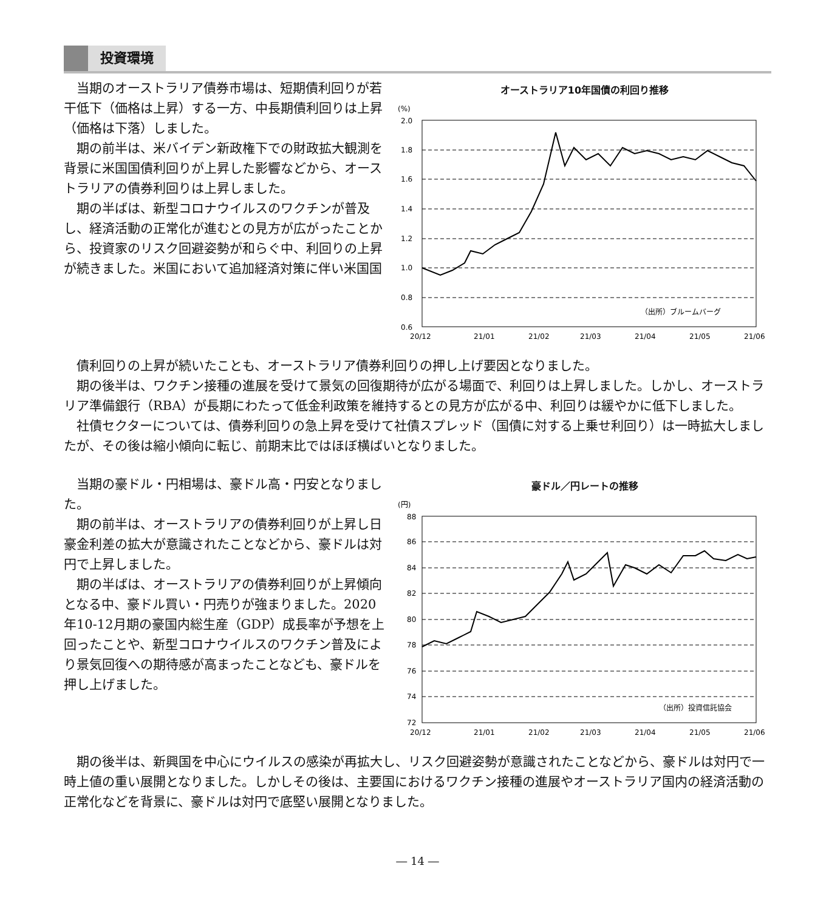投資環境
当期のオーストラリア債券市場は、短期債利回りが若干低下（価格は上昇）する一方、中長期債利回りは上昇（価格は下落）しました。
期の前半は、米バイデン新政権下での財政拡大観測を背景に米国国債利回りが上昇した影響などから、オーストラリアの債券利回りは上昇しました。
期の半ばは、新型コロナウイルスのワクチンが普及し、経済活動の正常化が進むとの見方が広がったことから、投資家のリスク回避姿勢が和らぐ中、利回りの上昇が続きました。米国において追加経済対策に伴い米国国
オーストラリア10年国債の利回り推移
(%)
2.0
1.8
1.6
1.4
1.2
1.0
0.8
0.6
（出所）ブルームバーグ
20/12
21/01
21/02
21/03
21/04
21/05
21/06
債利回りの上昇が続いたことも、オーストラリア債券利回りの押し上げ要因となりました。
期の後半は、ワクチン接種の進展を受けて景気の回復期待が広がる場面で、利回りは上昇しました。しかし、オーストラリア準備銀行（RBA）が長期にわたって低金利政策を維持するとの見方が広がる中、利回りは緩やかに低下しました。
社債セクターについては、債券利回りの急上昇を受けて社債スプレッド（国債に対する上乗せ利回り）は一時拡大しましたが、その後は縮小傾向に転じ、前期末比ではほぼ横ばいとなりました。
当期の豪ドル・円相場は、豪ドル高・円安となりました。
期の前半は、オーストラリアの債券利回りが上昇し日豪金利差の拡大が意識されたことなどから、豪ドルは対円で上昇しました。
期の半ばは、オーストラリアの債券利回りが上昇傾向となる中、豪ドル買い・円売りが強まりました。2020年10-12月期の豪国内総生産（GDP）成長率が予想を上回ったことや、新型コロナウイルスのワクチン普及により景気回復への期待感が高まったことなども、豪ドルを押し上げました。
豪ドル／円レートの推移
(円)
88
86
84
82
80
78
76
74
72
（出所）投資信託協会
20/12
21/01
21/02
21/03
21/04
21/05
21/06
期の後半は、新興国を中心にウイルスの感染が再拡大し、リスク回避姿勢が意識されたことなどから、豪ドルは対円で一時上値の重い展開となりました。しかしその後は、主要国におけるワクチン接種の進展やオーストラリア国内の経済活動の正常化などを背景に、豪ドルは対円で底堅い展開となりました。
― 14 ―